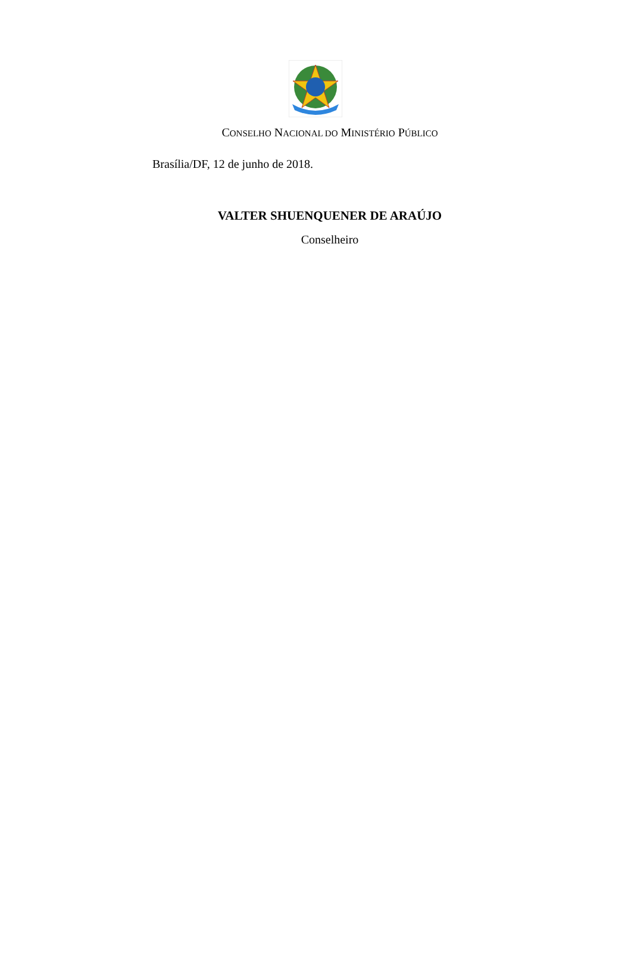CONSELHO NACIONAL DO MINISTÉRIO PÚBLICO
Brasília/DF, 12 de junho de 2018.
VALTER SHUENQUENER DE ARAÚJO
Conselheiro